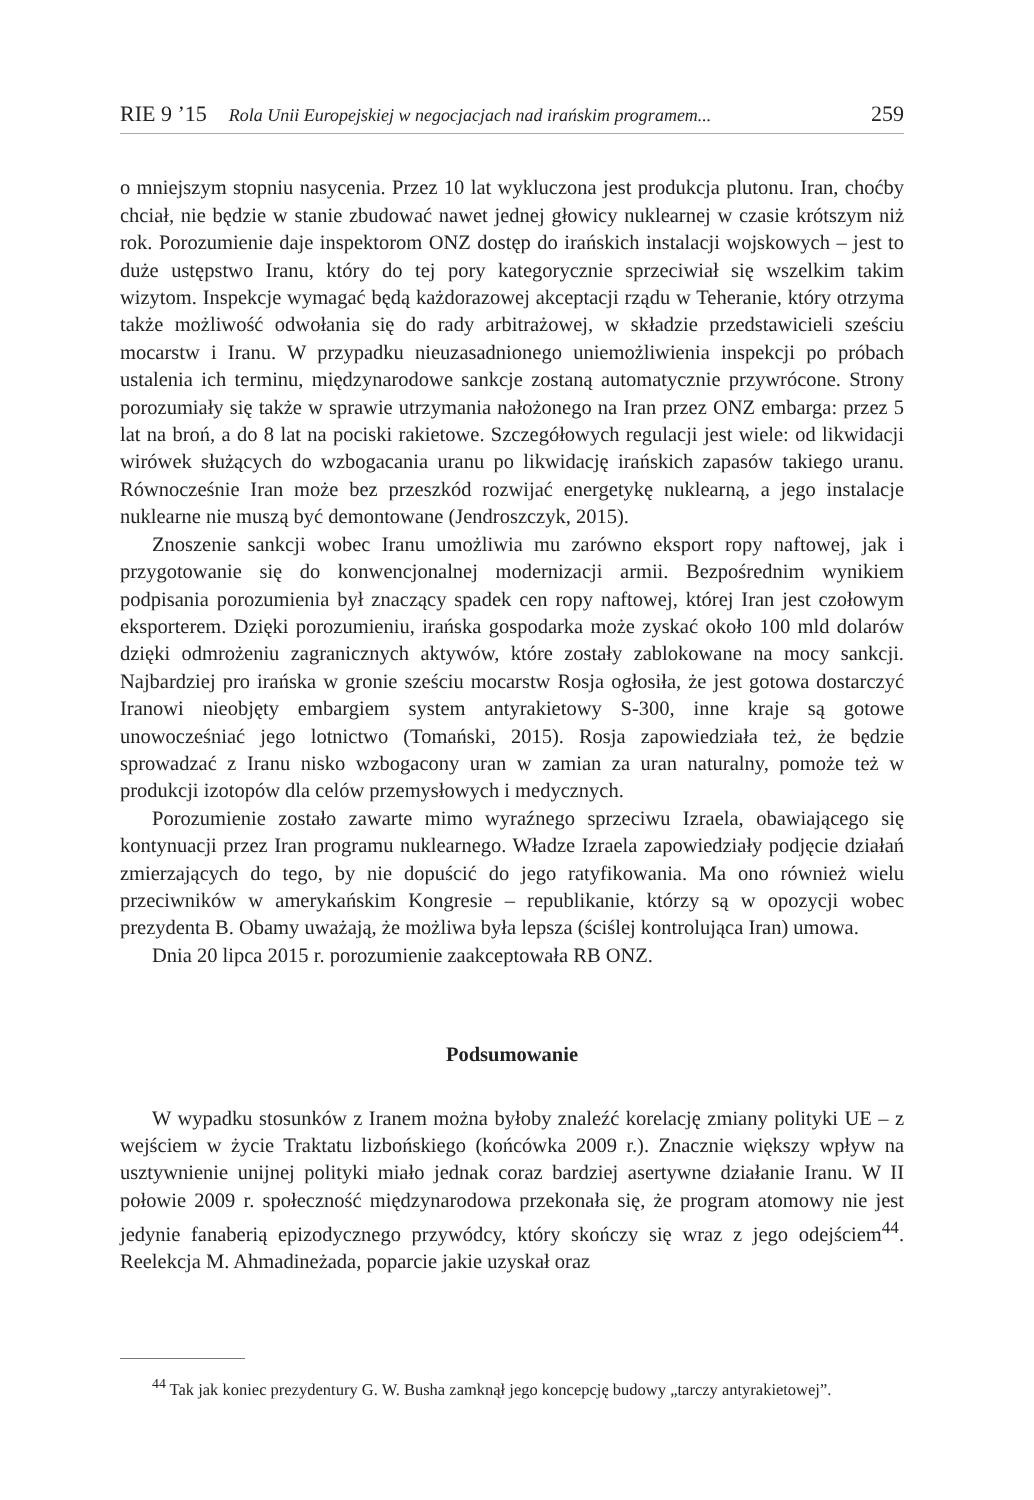RIE 9 ’15 Rola Unii Europejskiej w negocjacjach nad irańskim programem... 259
o mniejszym stopniu nasycenia. Przez 10 lat wykluczona jest produkcja plutonu. Iran, choćby chciał, nie będzie w stanie zbudować nawet jednej głowicy nuklearnej w czasie krótszym niż rok. Porozumienie daje inspektorom ONZ dostęp do irańskich instalacji wojskowych – jest to duże ustępstwo Iranu, który do tej pory kategorycznie sprzeciwiał się wszelkim takim wizytom. Inspekcje wymagać będą każdorazowej akceptacji rządu w Teheranie, który otrzyma także możliwość odwołania się do rady arbitrażowej, w składzie przedstawicieli sześciu mocarstw i Iranu. W przypadku nieuzasadnionego uniemożliwienia inspekcji po próbach ustalenia ich terminu, międzynarodowe sankcje zostaną automatycznie przywrócone. Strony porozumiały się także w sprawie utrzymania nałożonego na Iran przez ONZ embarga: przez 5 lat na broń, a do 8 lat na pociski rakietowe. Szczegółowych regulacji jest wiele: od likwidacji wirówek służących do wzbogacania uranu po likwidację irańskich zapasów takiego uranu. Równocześnie Iran może bez przeszkód rozwijać energetykę nuklearną, a jego instalacje nuklearne nie muszą być demontowane (Jendroszczyk, 2015).
Znoszenie sankcji wobec Iranu umożliwia mu zarówno eksport ropy naftowej, jak i przygotowanie się do konwencjonalnej modernizacji armii. Bezpośrednim wynikiem podpisania porozumienia był znaczący spadek cen ropy naftowej, której Iran jest czołowym eksporterem. Dzięki porozumieniu, irańska gospodarka może zyskać około 100 mld dolarów dzięki odmrożeniu zagranicznych aktywów, które zostały zablokowane na mocy sankcji. Najbardziej pro irańska w gronie sześciu mocarstw Rosja ogłosiła, że jest gotowa dostarczyć Iranowi nieobjęty embargiem system antyrakietowy S-300, inne kraje są gotowe unowocześniać jego lotnictwo (Tomański, 2015). Rosja zapowiedziała też, że będzie sprowadzać z Iranu nisko wzbogacony uran w zamian za uran naturalny, pomoże też w produkcji izotopów dla celów przemysłowych i medycznych.
Porozumienie zostało zawarte mimo wyraźnego sprzeciwu Izraela, obawiającego się kontynuacji przez Iran programu nuklearnego. Władze Izraela zapowiedziały podjęcie działań zmierzających do tego, by nie dopuścić do jego ratyfikowania. Ma ono również wielu przeciwników w amerykańskim Kongresie – republikanie, którzy są w opozycji wobec prezydenta B. Obamy uważają, że możliwa była lepsza (ściślej kontrolująca Iran) umowa.
Dnia 20 lipca 2015 r. porozumienie zaakceptowała RB ONZ.
Podsumowanie
W wypadku stosunków z Iranem można byłoby znaleźć korelację zmiany polityki UE – z wejściem w życie Traktatu lizbońskiego (końcówka 2009 r.). Znacznie większy wpływ na usztywnienie unijnej polityki miało jednak coraz bardziej asertywne działanie Iranu. W II połowie 2009 r. społeczność międzynarodowa przekonała się, że program atomowy nie jest jedynie fanaberią epizodycznego przywódcy, który skończy się wraz z jego odejściem<sup>44</sup>. Reelekcja M. Ahmadineżada, poparcie jakie uzyskał oraz
<sup>44</sup> Tak jak koniec prezydentury G. W. Busha zamknął jego koncepcję budowy „tarczy antyrakietowej”.